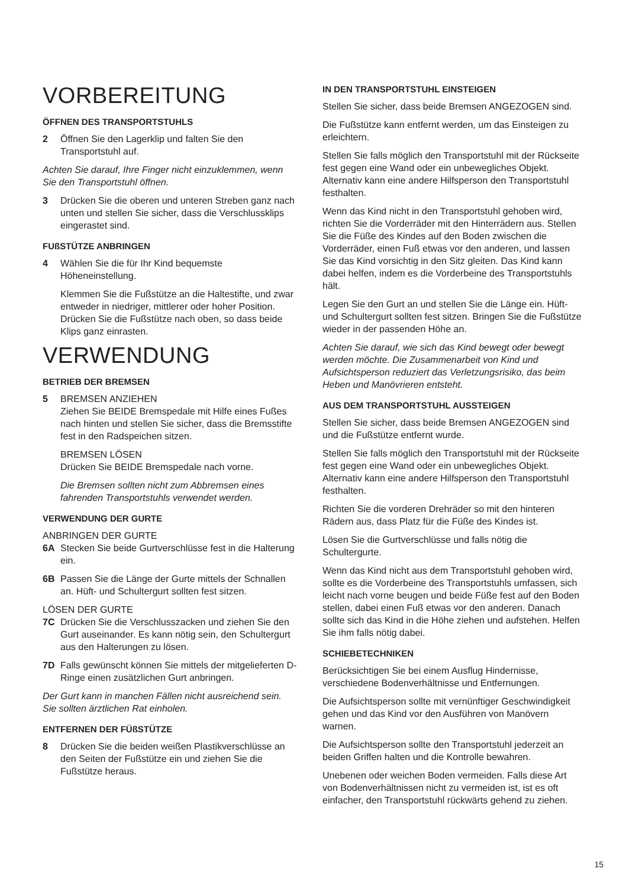VORBEREITUNG
ÖFFNEN DES TRANSPORTSTUHLS
2 Öffnen Sie den Lagerklip und falten Sie den Transportstuhl auf.
Achten Sie darauf, Ihre Finger nicht einzuklemmen, wenn Sie den Transportstuhl öffnen.
3 Drücken Sie die oberen und unteren Streben ganz nach unten und stellen Sie sicher, dass die Verschlussklips eingerastet sind.
FUßSTÜTZE ANBRINGEN
4 Wählen Sie die für Ihr Kind bequemste Höheneinstellung.
Klemmen Sie die Fußstütze an die Haltestifte, und zwar entweder in niedriger, mittlerer oder hoher Position. Drücken Sie die Fußstütze nach oben, so dass beide Klips ganz einrasten.
VERWENDUNG
BETRIEB DER BREMSEN
5 BREMSEN ANZIEHEN
Ziehen Sie BEIDE Bremspedale mit Hilfe eines Fußes nach hinten und stellen Sie sicher, dass die Bremsstifte fest in den Radspeichen sitzen.
BREMSEN LÖSEN
Drücken Sie BEIDE Bremspedale nach vorne.
Die Bremsen sollten nicht zum Abbremsen eines fahrenden Transportstuhls verwendet werden.
VERWENDUNG DER GURTE
ANBRINGEN DER GURTE
6A Stecken Sie beide Gurtverschlüsse fest in die Halterung ein.
6B Passen Sie die Länge der Gurte mittels der Schnallen an. Hüft- und Schultergurt sollten fest sitzen.
LÖSEN DER GURTE
7C Drücken Sie die Verschlusszacken und ziehen Sie den Gurt auseinander. Es kann nötig sein, den Schultergurt aus den Halterungen zu lösen.
7D Falls gewünscht können Sie mittels der mitgelieferten D-Ringe einen zusätzlichen Gurt anbringen.
Der Gurt kann in manchen Fällen nicht ausreichend sein. Sie sollten ärztlichen Rat einholen.
ENTFERNEN DER FÜßSTÜTZE
8 Drücken Sie die beiden weißen Plastikverschlüsse an den Seiten der Fußstütze ein und ziehen Sie die Fußstütze heraus.
IN DEN TRANSPORTSTUHL EINSTEIGEN
Stellen Sie sicher, dass beide Bremsen ANGEZOGEN sind.
Die Fußstütze kann entfernt werden, um das Einsteigen zu erleichtern.
Stellen Sie falls möglich den Transportstuhl mit der Rückseite fest gegen eine Wand oder ein unbewegliches Objekt. Alternativ kann eine andere Hilfsperson den Transportstuhl festhalten.
Wenn das Kind nicht in den Transportstuhl gehoben wird, richten Sie die Vorderräder mit den Hinterrädern aus. Stellen Sie die Füße des Kindes auf den Boden zwischen die Vorderräder, einen Fuß etwas vor den anderen, und lassen Sie das Kind vorsichtig in den Sitz gleiten. Das Kind kann dabei helfen, indem es die Vorderbeine des Transportstuhls hält.
Legen Sie den Gurt an und stellen Sie die Länge ein. Hüft- und Schultergurt sollten fest sitzen. Bringen Sie die Fußstütze wieder in der passenden Höhe an.
Achten Sie darauf, wie sich das Kind bewegt oder bewegt werden möchte. Die Zusammenarbeit von Kind und Aufsichtsperson reduziert das Verletzungsrisiko, das beim Heben und Manövrieren entsteht.
AUS DEM TRANSPORTSTUHL AUSSTEIGEN
Stellen Sie sicher, dass beide Bremsen ANGEZOGEN sind und die Fußstütze entfernt wurde.
Stellen Sie falls möglich den Transportstuhl mit der Rückseite fest gegen eine Wand oder ein unbewegliches Objekt. Alternativ kann eine andere Hilfsperson den Transportstuhl festhalten.
Richten Sie die vorderen Drehräder so mit den hinteren Rädern aus, dass Platz für die Füße des Kindes ist.
Lösen Sie die Gurtverschlüsse und falls nötig die Schultergurte.
Wenn das Kind nicht aus dem Transportstuhl gehoben wird, sollte es die Vorderbeine des Transportstuhls umfassen, sich leicht nach vorne beugen und beide Füße fest auf den Boden stellen, dabei einen Fuß etwas vor den anderen. Danach sollte sich das Kind in die Höhe ziehen und aufstehen. Helfen Sie ihm falls nötig dabei.
SCHIEBETECHNIKEN
Berücksichtigen Sie bei einem Ausflug Hindernisse, verschiedene Bodenverhältnisse und Entfernungen.
Die Aufsichtsperson sollte mit vernünftiger Geschwindigkeit gehen und das Kind vor den Ausführen von Manövern warnen.
Die Aufsichtsperson sollte den Transportstuhl jederzeit an beiden Griffen halten und die Kontrolle bewahren.
Unebenen oder weichen Boden vermeiden. Falls diese Art von Bodenverhältnissen nicht zu vermeiden ist, ist es oft einfacher, den Transportstuhl rückwärts gehend zu ziehen.
15